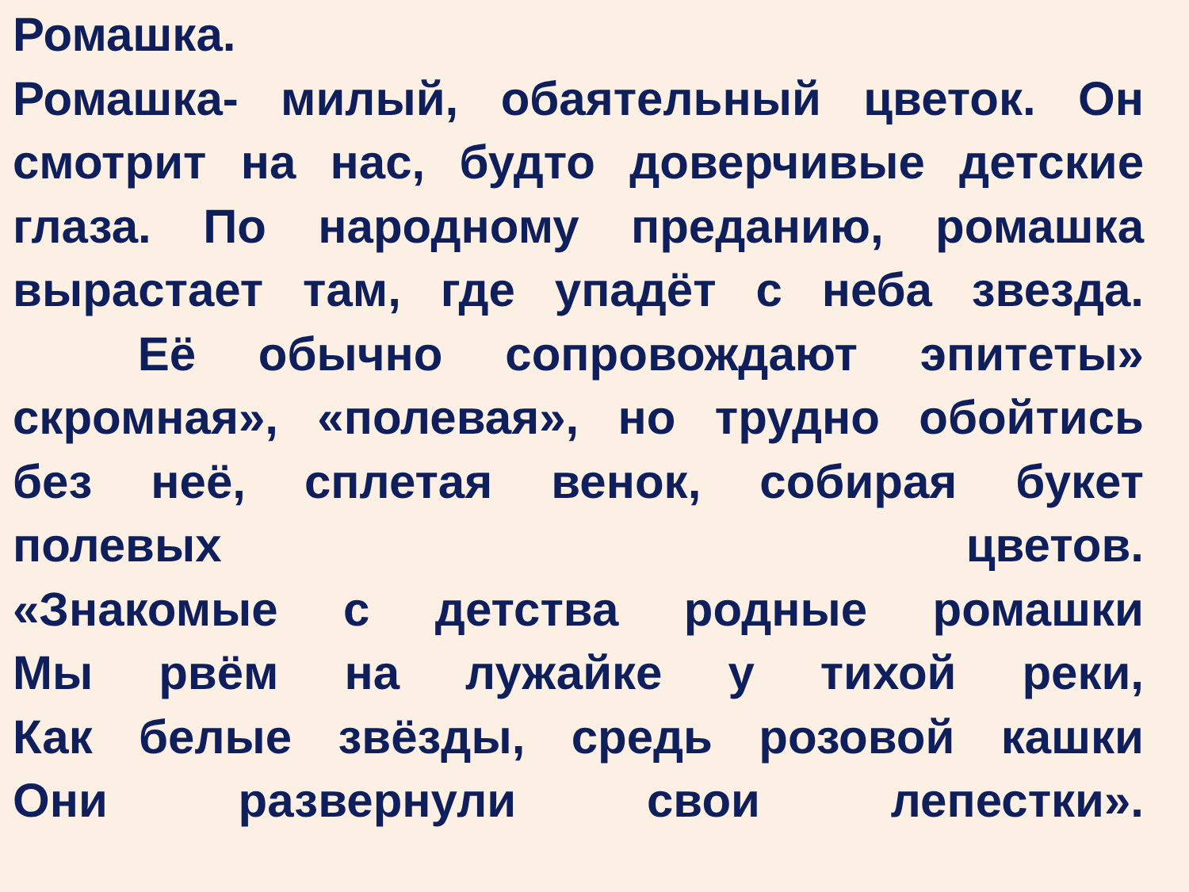Ромашка.
Ромашка- милый, обаятельный цветок. Он
смотрит на нас, будто доверчивые детские
глаза. По народному преданию, ромашка
вырастает там, где упадёт с неба звезда.
Её обычно сопровождают эпитеты»
скромная», «полевая», но трудно обойтись
без неё, сплетая венок, собирая букет
полевых цветов.
«Знакомые с детства родные ромашки
Мы рвём на лужайке у тихой реки,
Как белые звёзды, средь розовой кашки
Они развернули свои лепестки».